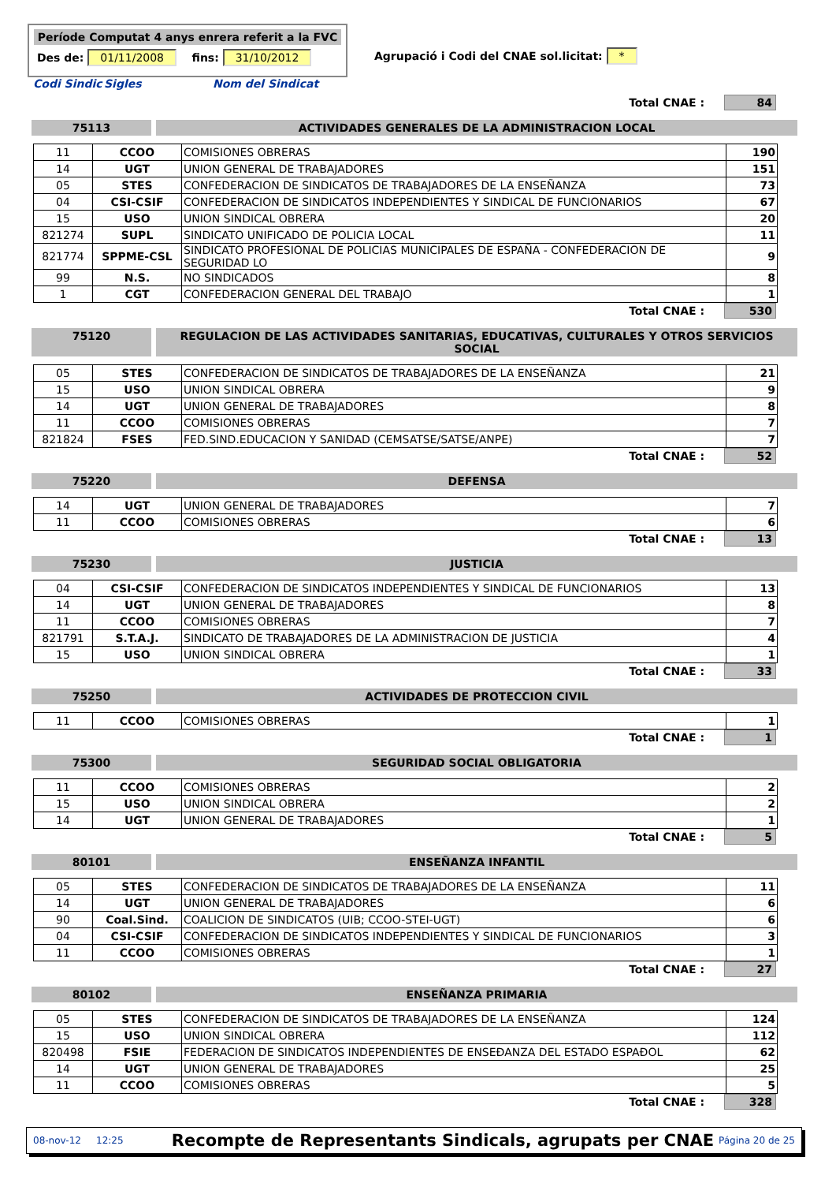Període Computat 4 anys enrera referit a la FVC
Des de: 01/11/2008 fins: 31/10/2012
Agrupació i Codi del CNAE sol.licitat: *
Codi Sindic Sigles Nom del Sindicat
Total CNAE : 84
75113 ACTIVIDADES GENERALES DE LA ADMINISTRACION LOCAL
| 11 | CCOO | COMISIONES OBRERAS | 190 |
| 14 | UGT | UNION GENERAL DE TRABAJADORES | 151 |
| 05 | STES | CONFEDERACION DE SINDICATOS DE TRABAJADORES DE LA ENSEÑANZA | 73 |
| 04 | CSI-CSIF | CONFEDERACION DE SINDICATOS INDEPENDIENTES Y SINDICAL DE FUNCIONARIOS | 67 |
| 15 | USO | UNION SINDICAL OBRERA | 20 |
| 821274 | SUPL | SINDICATO UNIFICADO DE POLICIA LOCAL | 11 |
| 821774 | SPPME-CSL | SINDICATO PROFESIONAL DE POLICIAS MUNICIPALES DE ESPAÑA - CONFEDERACION DE SEGURIDAD LO | 9 |
| 99 | N.S. | NO SINDICADOS | 8 |
| 1 | CGT | CONFEDERACION GENERAL DEL TRABAJO | 1 |
Total CNAE : 530
75120 REGULACION DE LAS ACTIVIDADES SANITARIAS, EDUCATIVAS, CULTURALES Y OTROS SERVICIOS SOCIAL
| 05 | STES | CONFEDERACION DE SINDICATOS DE TRABAJADORES DE LA ENSEÑANZA | 21 |
| 15 | USO | UNION SINDICAL OBRERA | 9 |
| 14 | UGT | UNION GENERAL DE TRABAJADORES | 8 |
| 11 | CCOO | COMISIONES OBRERAS | 7 |
| 821824 | FSES | FED.SIND.EDUCACION Y SANIDAD (CEMSATSE/SATSE/ANPE) | 7 |
Total CNAE : 52
75220 DEFENSA
| 14 | UGT | UNION GENERAL DE TRABAJADORES | 7 |
| 11 | CCOO | COMISIONES OBRERAS | 6 |
Total CNAE : 13
75230 JUSTICIA
| 04 | CSI-CSIF | CONFEDERACION DE SINDICATOS INDEPENDIENTES Y SINDICAL DE FUNCIONARIOS | 13 |
| 14 | UGT | UNION GENERAL DE TRABAJADORES | 8 |
| 11 | CCOO | COMISIONES OBRERAS | 7 |
| 821791 | S.T.A.J. | SINDICATO DE TRABAJADORES DE LA ADMINISTRACION DE JUSTICIA | 4 |
| 15 | USO | UNION SINDICAL OBRERA | 1 |
Total CNAE : 33
75250 ACTIVIDADES DE PROTECCION CIVIL
| 11 | CCOO | COMISIONES OBRERAS | 1 |
Total CNAE : 1
75300 SEGURIDAD SOCIAL OBLIGATORIA
| 11 | CCOO | COMISIONES OBRERAS | 2 |
| 15 | USO | UNION SINDICAL OBRERA | 2 |
| 14 | UGT | UNION GENERAL DE TRABAJADORES | 1 |
Total CNAE : 5
80101 ENSEÑANZA INFANTIL
| 05 | STES | CONFEDERACION DE SINDICATOS DE TRABAJADORES DE LA ENSEÑANZA | 11 |
| 14 | UGT | UNION GENERAL DE TRABAJADORES | 6 |
| 90 | Coal.Sind. | COALICION DE SINDICATOS (UIB; CCOO-STEI-UGT) | 6 |
| 04 | CSI-CSIF | CONFEDERACION DE SINDICATOS INDEPENDIENTES Y SINDICAL DE FUNCIONARIOS | 3 |
| 11 | CCOO | COMISIONES OBRERAS | 1 |
Total CNAE : 27
80102 ENSEÑANZA PRIMARIA
| 05 | STES | CONFEDERACION DE SINDICATOS DE TRABAJADORES DE LA ENSEÑANZA | 124 |
| 15 | USO | UNION SINDICAL OBRERA | 112 |
| 820498 | FSIE | FEDERACION DE SINDICATOS INDEPENDIENTES DE ENSEĐANZA DEL ESTADO ESPAĐOL | 62 |
| 14 | UGT | UNION GENERAL DE TRABAJADORES | 25 |
| 11 | CCOO | COMISIONES OBRERAS | 5 |
Total CNAE : 328
08-nov-12 12:25 Recompte de Representants Sindicals, agrupats per CNAE Página 20 de 25